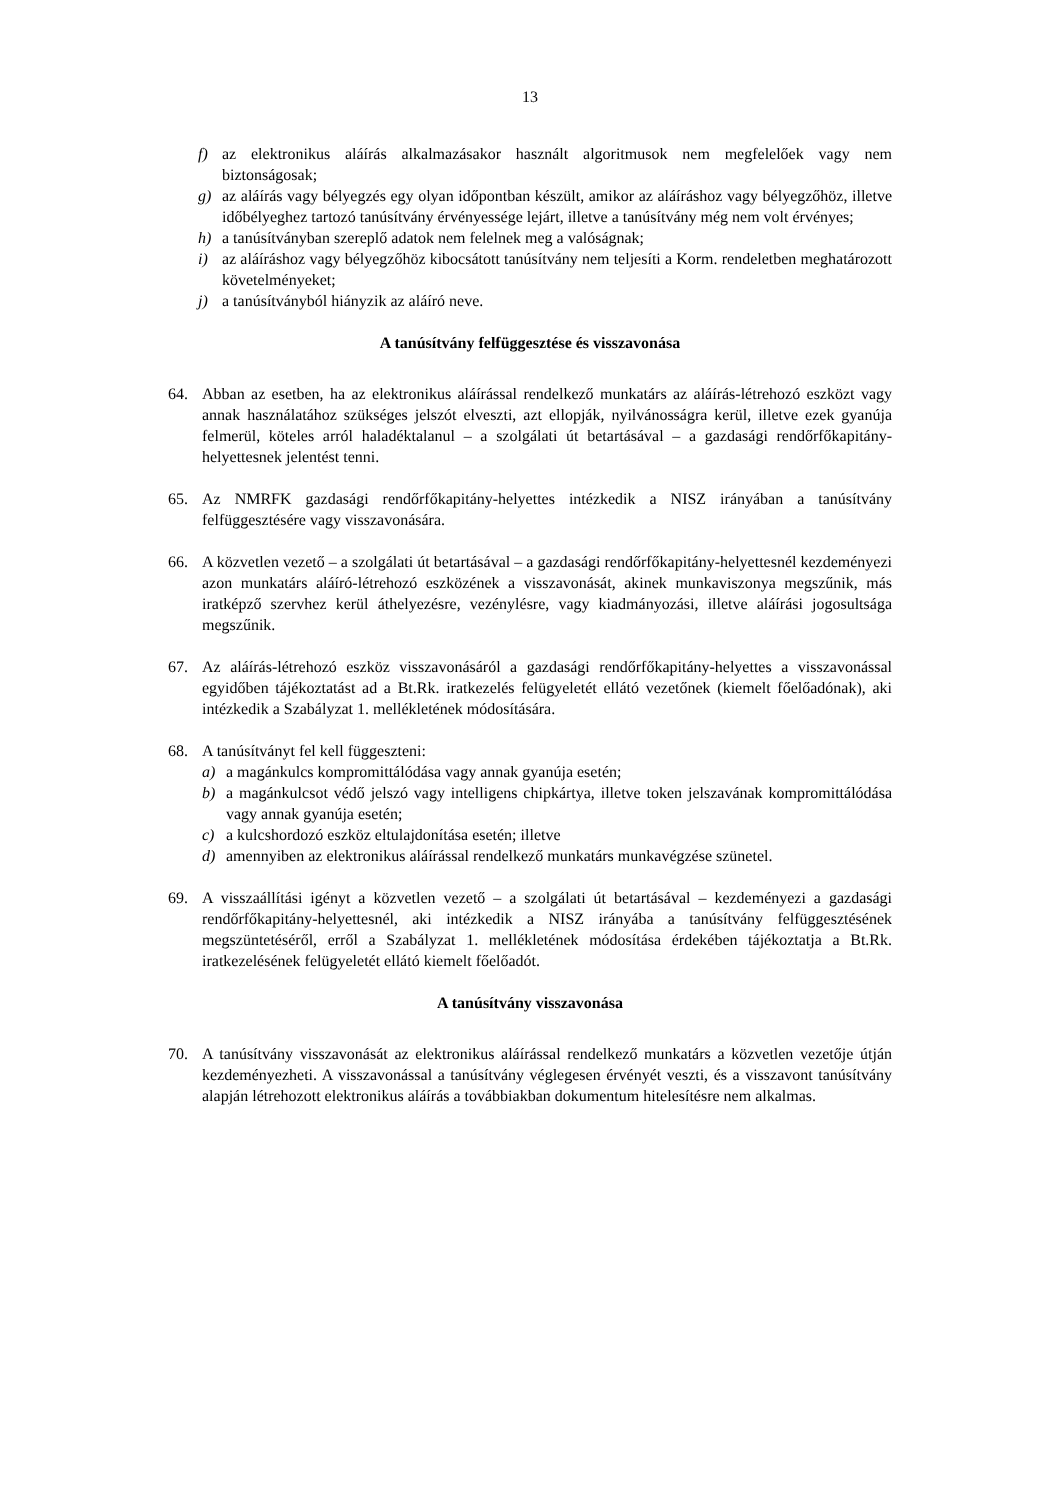13
f) az elektronikus aláírás alkalmazásakor használt algoritmusok nem megfelelőek vagy nem biztonságosak;
g) az aláírás vagy bélyegzés egy olyan időpontban készült, amikor az aláíráshoz vagy bélyegzőhöz, illetve időbélyeghez tartozó tanúsítvány érvényessége lejárt, illetve a tanúsítvány még nem volt érvényes;
h) a tanúsítványban szereplő adatok nem felelnek meg a valóságnak;
i) az aláíráshoz vagy bélyegzőhöz kibocsátott tanúsítvány nem teljesíti a Korm. rendeletben meghatározott követelményeket;
j) a tanúsítványból hiányzik az aláíró neve.
A tanúsítvány felfüggesztése és visszavonása
64. Abban az esetben, ha az elektronikus aláírással rendelkező munkatárs az aláírás-létrehozó eszközt vagy annak használatához szükséges jelszót elveszti, azt ellopják, nyilvánosságra kerül, illetve ezek gyanúja felmerül, köteles arról haladéktalanul – a szolgálati út betartásával – a gazdasági rendőrfőkapitány-helyettesnek jelentést tenni.
65. Az NMRFK gazdasági rendőrfőkapitány-helyettes intézkedik a NISZ irányában a tanúsítvány felfüggesztésére vagy visszavonására.
66. A közvetlen vezető – a szolgálati út betartásával – a gazdasági rendőrfőkapitány-helyettesnél kezdeményezi azon munkatárs aláíró-létrehozó eszközének a visszavonását, akinek munkaviszonya megszűnik, más iratképző szervhez kerül áthelyezésre, vezénylésre, vagy kiadmányozási, illetve aláírási jogosultsága megszűnik.
67. Az aláírás-létrehozó eszköz visszavonásáról a gazdasági rendőrfőkapitány-helyettes a visszavonással egyidőben tájékoztatást ad a Bt.Rk. iratkezelés felügyeletét ellátó vezetőnek (kiemelt főelőadónak), aki intézkedik a Szabályzat 1. mellékletének módosítására.
68. A tanúsítványt fel kell függeszteni:
a) a magánkulcs kompromittálódása vagy annak gyanúja esetén;
b) a magánkulcsot védő jelszó vagy intelligens chipkártya, illetve token jelszavának kompromittálódása vagy annak gyanúja esetén;
c) a kulcshordozó eszköz eltulajdonítása esetén; illetve
d) amennyiben az elektronikus aláírással rendelkező munkatárs munkavégzése szünetel.
69. A visszaállítási igényt a közvetlen vezető – a szolgálati út betartásával – kezdeményezi a gazdasági rendőrfőkapitány-helyettesnél, aki intézkedik a NISZ irányába a tanúsítvány felfüggesztésének megszüntetéséről, erről a Szabályzat 1. mellékletének módosítása érdekében tájékoztatja a Bt.Rk. iratkezelésének felügyeletét ellátó kiemelt főelőadót.
A tanúsítvány visszavonása
70. A tanúsítvány visszavonását az elektronikus aláírással rendelkező munkatárs a közvetlen vezetője útján kezdeményezheti. A visszavonással a tanúsítvány véglegesen érvényét veszti, és a visszavont tanúsítvány alapján létrehozott elektronikus aláírás a továbbiakban dokumentum hitelesítésre nem alkalmas.